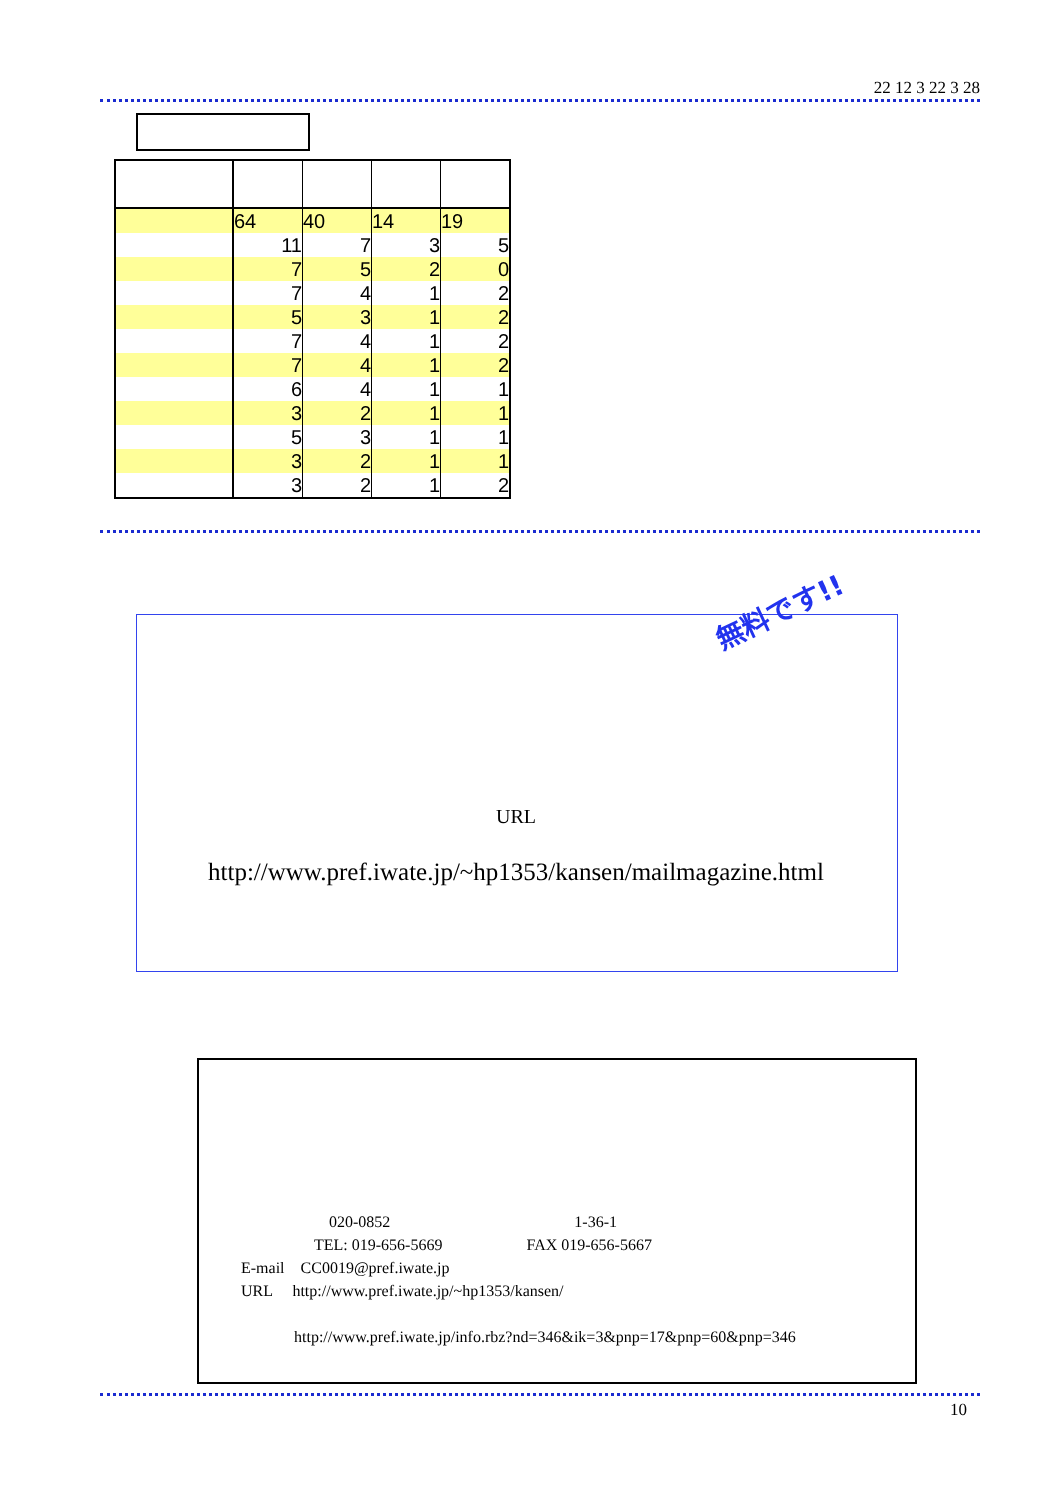22 12 3 22 3 28
| | 64 | 40 | 14 | 19 |
| | 11 | 7 | 3 | 5 |
| | 7 | 5 | 2 | 0 |
| | 7 | 4 | 1 | 2 |
| | 5 | 3 | 1 | 2 |
| | 7 | 4 | 1 | 2 |
| | 7 | 4 | 1 | 2 |
| | 6 | 4 | 1 | 1 |
| | 3 | 2 | 1 | 1 |
| | 5 | 3 | 1 | 1 |
| | 3 | 2 | 1 | 1 |
| | 3 | 2 | 1 | 2 |
無料です!!
URL
http://www.pref.iwate.jp/~hp1353/kansen/mailmagazine.html
020-0852 1-36-1
TEL: 019-656-5669 FAX 019-656-5667
E-mail　CC0019@pref.iwate.jp
URL　 http://www.pref.iwate.jp/~hp1353/kansen/
http://www.pref.iwate.jp/info.rbz?nd=346&ik=3&pnp=17&pnp=60&pnp=346
10